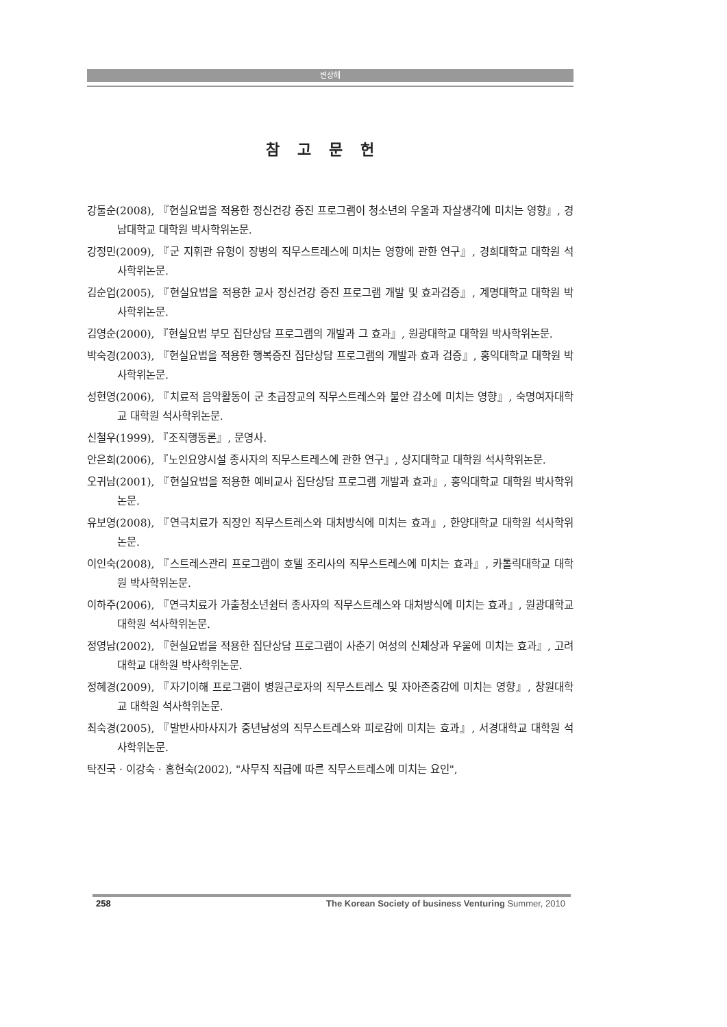변상해
참고문헌
강둘순(2008), 『현실요법을 적용한 정신건강 증진 프로그램이 청소년의 우울과 자살생각에 미치는 영향』, 경남대학교 대학원 박사학위논문.
강정민(2009), 『군 지휘관 유형이 장병의 직무스트레스에 미치는 영향에 관한 연구』, 경희대학교 대학원 석사학위논문.
김순업(2005), 『현실요법을 적용한 교사 정신건강 증진 프로그램 개발 및 효과검증』, 계명대학교 대학원 박사학위논문.
김영순(2000), 『현실요법 부모 집단상담 프로그램의 개발과 그 효과』, 원광대학교 대학원 박사학위논문.
박숙경(2003), 『현실요법을 적용한 행복증진 집단상담 프로그램의 개발과 효과 검증』, 홍익대학교 대학원 박사학위논문.
성현영(2006), 『치료적 음악활동이 군 초급장교의 직무스트레스와 불안 감소에 미치는 영향』, 숙명여자대학교 대학원 석사학위논문.
신철우(1999), 『조직행동론』, 문영사.
안은희(2006), 『노인요양시설 종사자의 직무스트레스에 관한 연구』, 상지대학교 대학원 석사학위논문.
오귀남(2001), 『현실요법을 적용한 예비교사 집단상담 프로그램 개발과 효과』, 홍익대학교 대학원 박사학위논문.
유보영(2008), 『연극치료가 직장인 직무스트레스와 대처방식에 미치는 효과』, 한양대학교 대학원 석사학위논문.
이인숙(2008), 『스트레스관리 프로그램이 호텔 조리사의 직무스트레스에 미치는 효과』, 카톨릭대학교 대학원 박사학위논문.
이하주(2006), 『연극치료가 가출청소년쉼터 종사자의 직무스트레스와 대처방식에 미치는 효과』, 원광대학교 대학원 석사학위논문.
정영남(2002), 『현실요법을 적용한 집단상담 프로그램이 사춘기 여성의 신체상과 우울에 미치는 효과』, 고려대학교 대학원 박사학위논문.
정혜경(2009), 『자기이해 프로그램이 병원근로자의 직무스트레스 및 자아존중감에 미치는 영향』, 창원대학교 대학원 석사학위논문.
최숙경(2005), 『발반사마사지가 중년남성의 직무스트레스와 피로감에 미치는 효과』, 서경대학교 대학원 석사학위논문.
탁진국 · 이강숙 · 홍현숙(2002), "사무직 직급에 따른 직무스트레스에 미치는 요인",
258 The Korean Society of business Venturing Summer, 2010